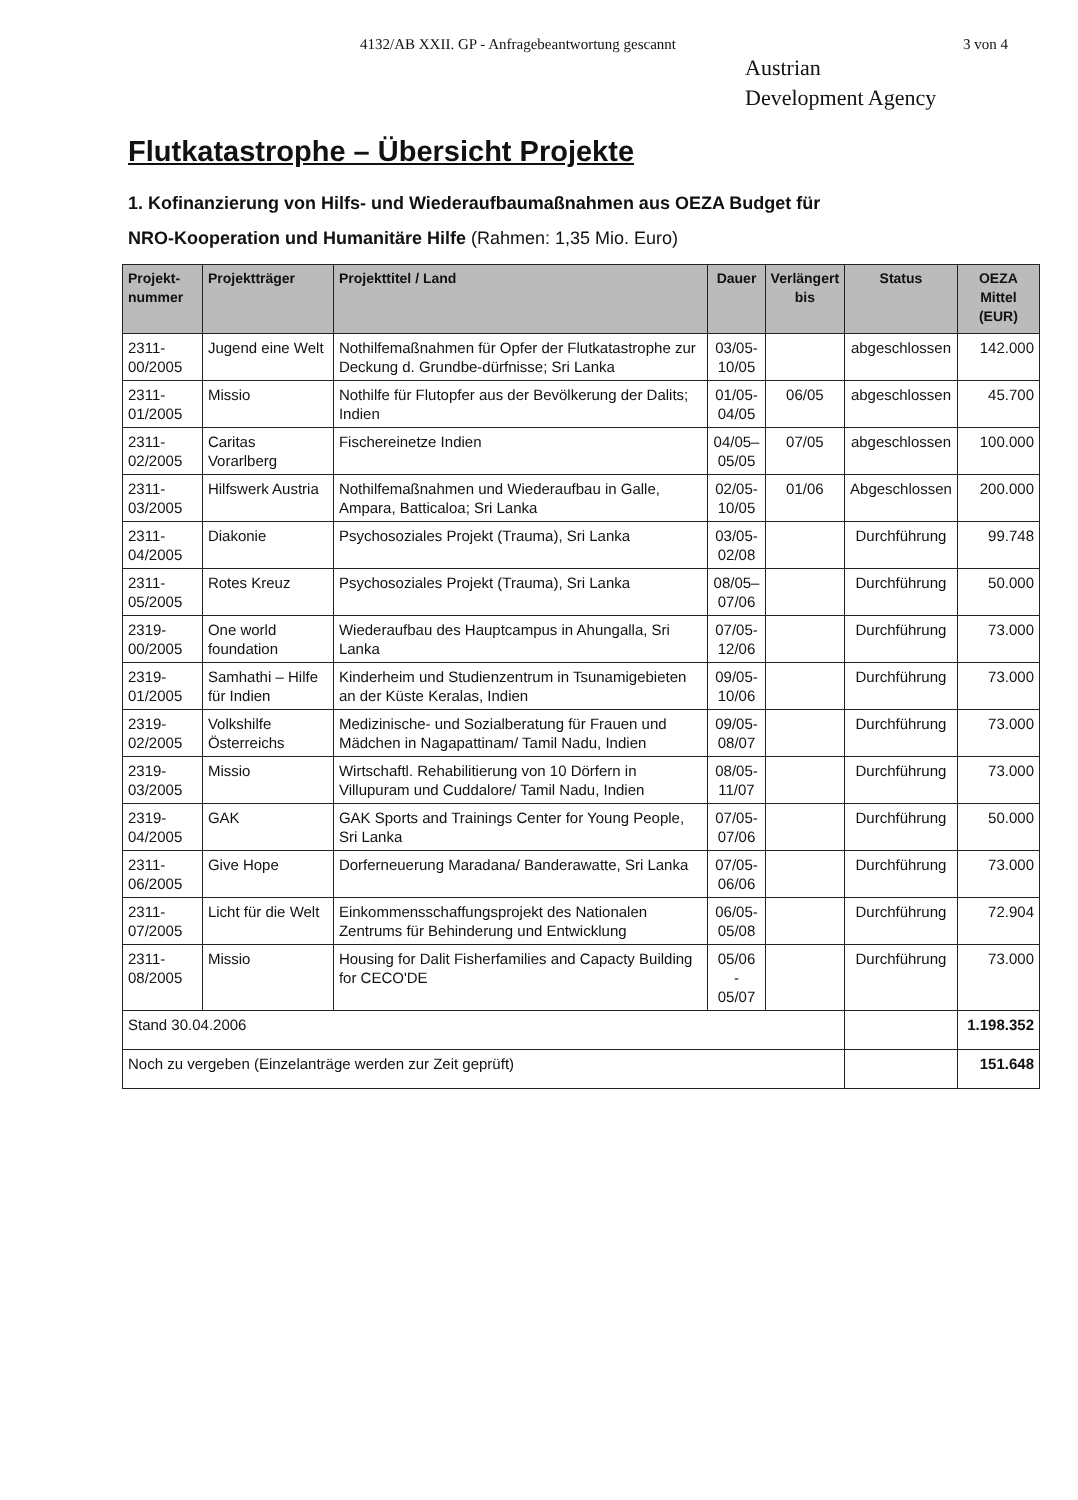4132/AB XXII. GP - Anfragebeantwortung gescannt 3 von 4
Austrian
Development Agency
Flutkatastrophe – Übersicht Projekte
1. Kofinanzierung von Hilfs- und Wiederaufbaumaßnahmen aus OEZA Budget für
NRO-Kooperation und Humanitäre Hilfe (Rahmen: 1,35 Mio. Euro)
| Projekt- nummer | Projektträger | Projekttitel / Land | Dauer | Verlängert bis | Status | OEZA Mittel (EUR) |
| --- | --- | --- | --- | --- | --- | --- |
| 2311-00/2005 | Jugend eine Welt | Nothilfemaßnahmen für Opfer der Flutkatastrophe zur Deckung d. Grundbe-dürfnisse; Sri Lanka | 03/05- 10/05 | | abgeschlossen | 142.000 |
| 2311-01/2005 | Missio | Nothilfe für Flutopfer aus der Bevölkerung der Dalits; Indien | 01/05- 04/05 | 06/05 | abgeschlossen | 45.700 |
| 2311-02/2005 | Caritas Vorarlberg | Fischereinetze Indien | 04/05– 05/05 | 07/05 | abgeschlossen | 100.000 |
| 2311-03/2005 | Hilfswerk Austria | Nothilfemaßnahmen und Wiederaufbau in Galle, Ampara, Batticaloa; Sri Lanka | 02/05- 10/05 | 01/06 | Abgeschlossen | 200.000 |
| 2311-04/2005 | Diakonie | Psychosoziales Projekt (Trauma), Sri Lanka | 03/05- 02/08 | | Durchführung | 99.748 |
| 2311-05/2005 | Rotes Kreuz | Psychosoziales Projekt (Trauma), Sri Lanka | 08/05– 07/06 | | Durchführung | 50.000 |
| 2319-00/2005 | One world foundation | Wiederaufbau des Hauptcampus in Ahungalla, Sri Lanka | 07/05- 12/06 | | Durchführung | 73.000 |
| 2319-01/2005 | Samhathi – Hilfe für Indien | Kinderheim und Studienzentrum in Tsunamigebieten an der Küste Keralas, Indien | 09/05- 10/06 | | Durchführung | 73.000 |
| 2319-02/2005 | Volkshilfe Österreichs | Medizinische- und Sozialberatung für Frauen und Mädchen in Nagapattinam/ Tamil Nadu, Indien | 09/05- 08/07 | | Durchführung | 73.000 |
| 2319-03/2005 | Missio | Wirtschaftl. Rehabilitierung von 10 Dörfern in Villupuram und Cuddalore/ Tamil Nadu, Indien | 08/05- 11/07 | | Durchführung | 73.000 |
| 2319-04/2005 | GAK | GAK Sports and Trainings Center for Young People, Sri Lanka | 07/05- 07/06 | | Durchführung | 50.000 |
| 2311-06/2005 | Give Hope | Dorferneuerung Maradana/ Banderawatte, Sri Lanka | 07/05- 06/06 | | Durchführung | 73.000 |
| 2311-07/2005 | Licht für die Welt | Einkommensschaffungsprojekt des Nationalen Zentrums für Behinderung und Entwicklung | 06/05- 05/08 | | Durchführung | 72.904 |
| 2311-08/2005 | Missio | Housing for Dalit Fisherfamilies and Capacty Building for CECO'DE | 05/06 - 05/07 | | Durchführung | 73.000 |
| Stand 30.04.2006 | | | | | | 1.198.352 |
| Noch zu vergeben (Einzelanträge werden zur Zeit geprüft) | | | | | | 151.648 |